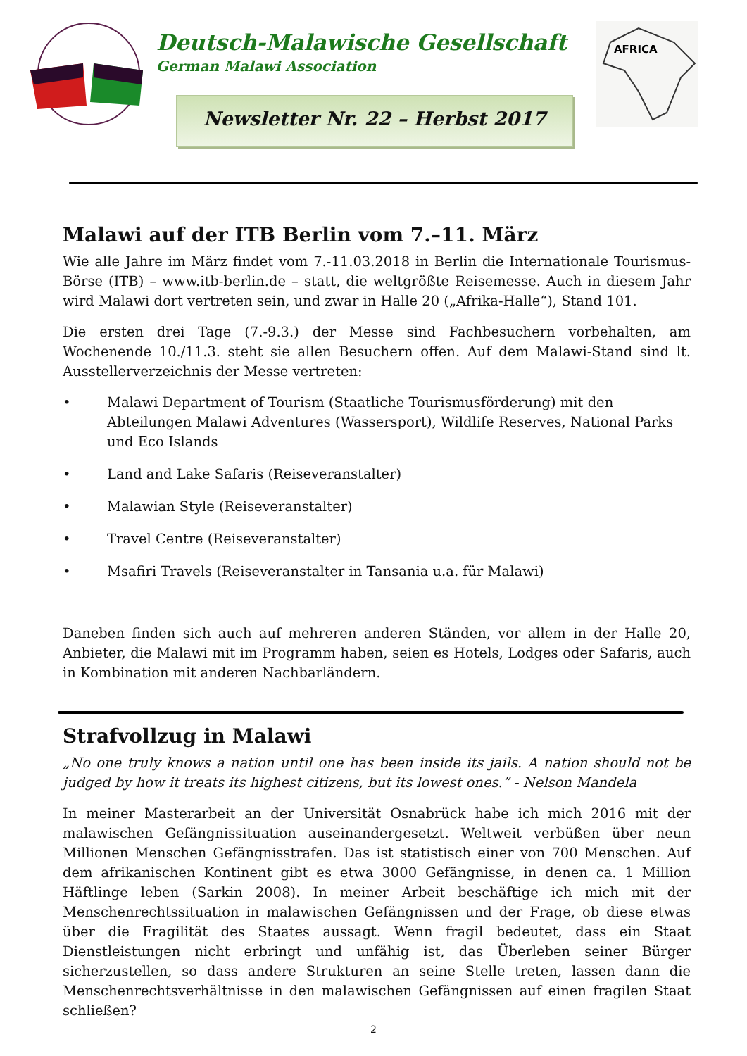Deutsch-Malawische Gesellschaft
German Malawi Association
Newsletter Nr. 22 – Herbst 2017
AFRICA
Malawi auf der ITB Berlin vom 7.–11. März
Wie alle Jahre im März findet vom 7.-11.03.2018 in Berlin die Internationale Tourismus-Börse (ITB) – www.itb-berlin.de – statt, die weltgrößte Reisemesse. Auch in diesem Jahr wird Malawi dort vertreten sein, und zwar in Halle 20 („Afrika-Halle“), Stand 101.
Die ersten drei Tage (7.-9.3.) der Messe sind Fachbesuchern vorbehalten, am Wochenende 10./11.3. steht sie allen Besuchern offen. Auf dem Malawi-Stand sind lt. Ausstellerverzeichnis der Messe vertreten:
• Malawi Department of Tourism (Staatliche Tourismusförderung) mit den Abteilungen Malawi Adventures (Wassersport), Wildlife Reserves, National Parks und Eco Islands
• Land and Lake Safaris (Reiseveranstalter)
• Malawian Style (Reiseveranstalter)
• Travel Centre (Reiseveranstalter)
• Msafiri Travels (Reiseveranstalter in Tansania u.a. für Malawi)
Daneben finden sich auch auf mehreren anderen Ständen, vor allem in der Halle 20, Anbieter, die Malawi mit im Programm haben, seien es Hotels, Lodges oder Safaris, auch in Kombination mit anderen Nachbarländern.
Strafvollzug in Malawi
„No one truly knows a nation until one has been inside its jails. A nation should not be judged by how it treats its highest citizens, but its lowest ones.” - Nelson Mandela
In meiner Masterarbeit an der Universität Osnabrück habe ich mich 2016 mit der malawischen Gefängnissituation auseinandergesetzt. Weltweit verbüßen über neun Millionen Menschen Gefängnisstrafen. Das ist statistisch einer von 700 Menschen. Auf dem afrikanischen Kontinent gibt es etwa 3000 Gefängnisse, in denen ca. 1 Million Häftlinge leben (Sarkin 2008). In meiner Arbeit beschäftige ich mich mit der Menschenrechtssituation in malawischen Gefängnissen und der Frage, ob diese etwas über die Fragilität des Staates aussagt. Wenn fragil bedeutet, dass ein Staat Dienstleistungen nicht erbringt und unfähig ist, das Überleben seiner Bürger sicherzustellen, so dass andere Strukturen an seine Stelle treten, lassen dann die Menschenrechtsverhältnisse in den malawischen Gefängnissen auf einen fragilen Staat schließen?
2